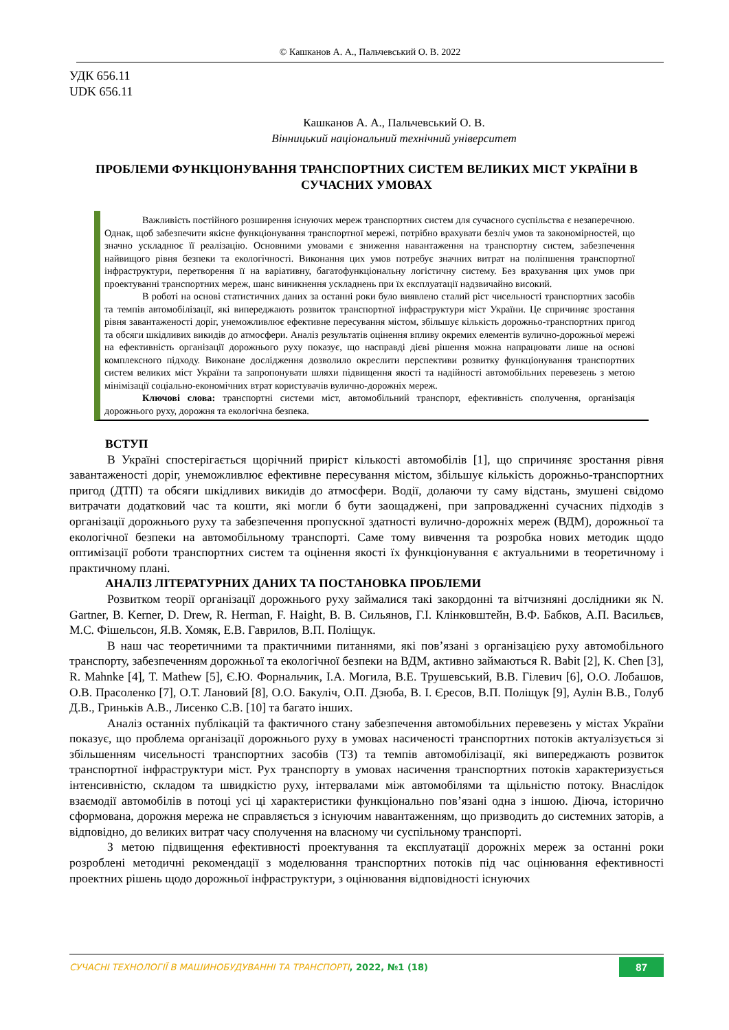© Кашканов А. А., Пальчевський О. В. 2022
УДК 656.11
UDK 656.11
Кашканов А. А., Пальчевський О. В.
Вінницький національний технічний університет
ПРОБЛЕМИ ФУНКЦІОНУВАННЯ ТРАНСПОРТНИХ СИСТЕМ ВЕЛИКИХ МІСТ УКРАЇНИ В СУЧАСНИХ УМОВАХ
Важливість постійного розширення існуючих мереж транспортних систем для сучасного суспільства є незаперечною. Однак, щоб забезпечити якісне функціонування транспортної мережі, потрібно врахувати безліч умов та закономірностей, що значно ускладнює її реалізацію. Основними умовами є зниження навантаження на транспортну систем, забезпечення найвищого рівня безпеки та екологічності. Виконання цих умов потребує значних витрат на поліпшення транспортної інфраструктури, перетворення її на варіативну, багатофункціональну логістичну систему. Без врахування цих умов при проектуванні транспортних мереж, шанс виникнення ускладнень при їх експлуатації надзвичайно високий.
В роботі на основі статистичних даних за останні роки було виявлено сталий ріст чисельності транспортних засобів та темпів автомобілізації, які випереджають розвиток транспортної інфраструктури міст України. Це спричиняє зростання рівня завантаженості доріг, унеможливлює ефективне пересування містом, збільшує кількість дорожньо-транспортних пригод та обсяги шкідливих викидів до атмосфери. Аналіз результатів оцінення впливу окремих елементів вулично-дорожньої мережі на ефективність організації дорожнього руху показує, що насправді дієві рішення можна напрацювати лише на основі комплексного підходу. Виконане дослідження дозволило окреслити перспективи розвитку функціонування транспортних систем великих міст України та запропонувати шляхи підвищення якості та надійності автомобільних перевезень з метою мінімізації соціально-економічних втрат користувачів вулично-дорожніх мереж.
Ключові слова: транспортні системи міст, автомобільний транспорт, ефективність сполучення, організація дорожнього руху, дорожня та екологічна безпека.
ВСТУП
В Україні спостерігається щорічний приріст кількості автомобілів [1], що спричиняє зростання рівня завантаженості доріг, унеможливлює ефективне пересування містом, збільшує кількість дорожньо-транспортних пригод (ДТП) та обсяги шкідливих викидів до атмосфери. Водії, долаючи ту саму відстань, змушені свідомо витрачати додатковий час та кошти, які могли б бути заощаджені, при запровадженні сучасних підходів з організації дорожнього руху та забезпечення пропускної здатності вулично-дорожніх мереж (ВДМ), дорожньої та екологічної безпеки на автомобільному транспорті. Саме тому вивчення та розробка нових методик щодо оптимізації роботи транспортних систем та оцінення якості їх функціонування є актуальними в теоретичному і практичному плані.
АНАЛІЗ ЛІТЕРАТУРНИХ ДАНИХ ТА ПОСТАНОВКА ПРОБЛЕМИ
Розвитком теорії організації дорожнього руху займалися такі закордонні та вітчизняні дослідники як N. Gartner, B. Kerner, D. Drew, R. Herman, F. Haight, В. В. Сильянов, Г.І. Клінковштейн, В.Ф. Бабков, А.П. Васильєв, М.С. Фішельсон, Я.В. Хомяк, Е.В. Гаврилов, В.П. Поліщук.
В наш час теоретичними та практичними питаннями, які пов’язані з організацією руху автомобільного транспорту, забезпеченням дорожньої та екологічної безпеки на ВДМ, активно займаються R. Babit [2], K. Chen [3], R. Mahnke [4], T. Mathew [5], Є.Ю. Форнальчик, І.А. Могила, В.Е. Трушевський, В.В. Гілевич [6], О.О. Лобашов, О.В. Прасоленко [7], О.Т. Лановий [8], О.О. Бакуліч, О.П. Дзюба, В. І. Єресов, В.П. Поліщук [9], Аулін В.В., Голуб Д.В., Гриньків А.В., Лисенко С.В. [10] та багато інших.
Аналіз останніх публікацій та фактичного стану забезпечення автомобільних перевезень у містах України показує, що проблема організації дорожнього руху в умовах насиченості транспортних потоків актуалізується зі збільшенням чисельності транспортних засобів (ТЗ) та темпів автомобілізації, які випереджають розвиток транспортної інфраструктури міст. Рух транспорту в умовах насичення транспортних потоків характеризується інтенсивністю, складом та швидкістю руху, інтервалами між автомобілями та щільністю потоку. Внаслідок взаємодії автомобілів в потоці усі ці характеристики функціонально пов’язані одна з іншою. Діюча, історично сформована, дорожня мережа не справляється з існуючим навантаженням, що призводить до системних заторів, а відповідно, до великих витрат часу сполучення на власному чи суспільному транспорті.
З метою підвищення ефективності проектування та експлуатації дорожніх мереж за останні роки розроблені методичні рекомендації з моделювання транспортних потоків під час оцінювання ефективності проектних рішень щодо дорожньої інфраструктури, з оцінювання відповідності існуючих
СУЧАСНІ ТЕХНОЛОГІЇ В МАШИНОБУДУВАННІ ТА ТРАНСПОРТІ, 2022, №1 (18) 87